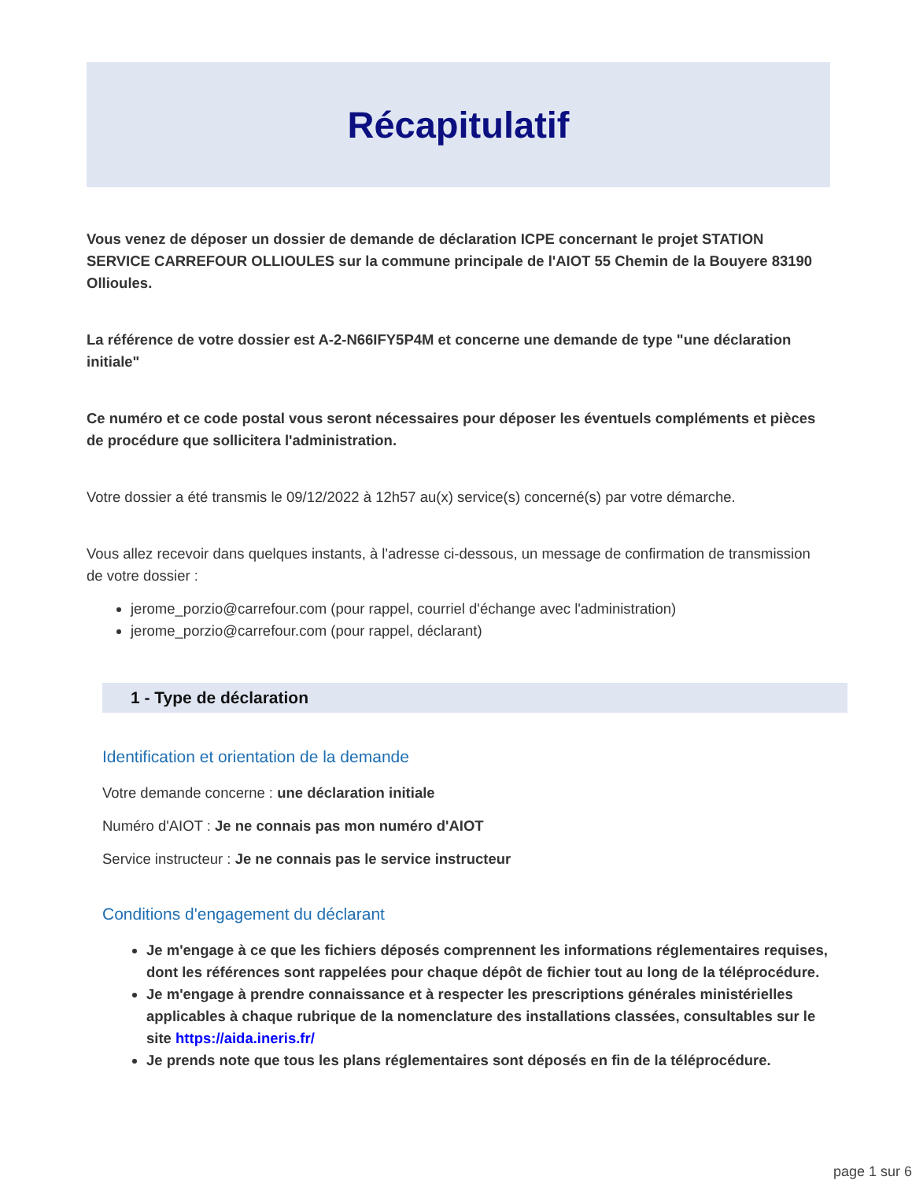Récapitulatif
Vous venez de déposer un dossier de demande de déclaration ICPE concernant le projet STATION SERVICE CARREFOUR OLLIOULES sur la commune principale de l'AIOT 55 Chemin de la Bouyere 83190 Ollioules.
La référence de votre dossier est A-2-N66IFY5P4M et concerne une demande de type "une déclaration initiale"
Ce numéro et ce code postal vous seront nécessaires pour déposer les éventuels compléments et pièces de procédure que sollicitera l'administration.
Votre dossier a été transmis le 09/12/2022 à 12h57 au(x) service(s) concerné(s) par votre démarche.
Vous allez recevoir dans quelques instants, à l'adresse ci-dessous, un message de confirmation de transmission de votre dossier :
jerome_porzio@carrefour.com (pour rappel, courriel d'échange avec l'administration)
jerome_porzio@carrefour.com (pour rappel, déclarant)
1 - Type de déclaration
Identification et orientation de la demande
Votre demande concerne : une déclaration initiale
Numéro d'AIOT : Je ne connais pas mon numéro d'AIOT
Service instructeur : Je ne connais pas le service instructeur
Conditions d'engagement du déclarant
Je m'engage à ce que les fichiers déposés comprennent les informations réglementaires requises, dont les références sont rappelées pour chaque dépôt de fichier tout au long de la téléprocédure.
Je m'engage à prendre connaissance et à respecter les prescriptions générales ministérielles applicables à chaque rubrique de la nomenclature des installations classées, consultables sur le site https://aida.ineris.fr/
Je prends note que tous les plans réglementaires sont déposés en fin de la téléprocédure.
page 1 sur 6